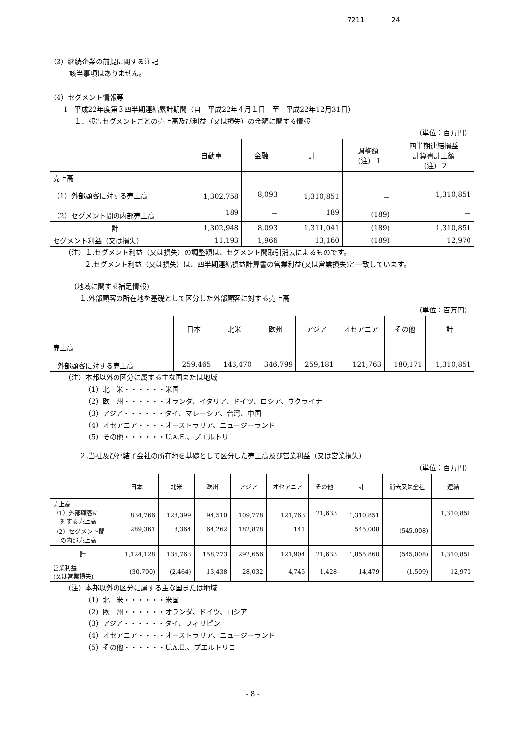7211 24
（3）継続企業の前提に関する注記
該当事項はありません。
（4）セグメント情報等
Ⅰ　平成22年度第３四半期連結累計期間（自　平成22年４月１日　至　平成22年12月31日）
１．報告セグメントごとの売上高及び利益（又は損失）の金額に関する情報
（単位：百万円）
| | 自動車 | 金融 | 計 | 調整額 （注）１ | 四半期連結損益 計算書計上額 （注）２ |
| --- | --- | --- | --- | --- | --- |
| 売上高 （1）外部顧客に対する売上高 （2）セグメント間の内部売上高 | 1,302,758 189 | 8,093 － | 1,310,851 189 | － (189) | 1,310,851 － |
| 計 | 1,302,948 | 8,093 | 1,311,041 | (189) | 1,310,851 |
| セグメント利益（又は損失） | 11,193 | 1,966 | 13,160 | (189) | 12,970 |
（注）１.セグメント利益（又は損失）の調整額は、セグメント間取引消去によるものです。
２.セグメント利益（又は損失）は、四半期連結損益計算書の営業利益(又は営業損失)と一致しています。
(地域に関する補足情報)
１.外部顧客の所在地を基礎として区分した外部顧客に対する売上高
（単位：百万円）
| | 日本 | 北米 | 欧州 | アジア | オセアニア | その他 | 計 |
| --- | --- | --- | --- | --- | --- | --- | --- |
| 売上高 外部顧客に対する売上高 | 259,465 | 143,470 | 346,799 | 259,181 | 121,763 | 180,171 | 1,310,851 |
（注）本邦以外の区分に属する主な国または地域
（1）北　米・・・・・・米国
（2）欧　州・・・・・・オランダ、イタリア、ドイツ、ロシア、ウクライナ
（3）アジア・・・・・・タイ、マレーシア、台湾、中国
（4）オセアニア・・・・オーストラリア、ニュージーランド
（5）その他・・・・・・U.A.E.、プエルトリコ
２.当社及び連結子会社の所在地を基礎として区分した売上高及び営業利益（又は営業損失）
（単位：百万円）
| | 日本 | 北米 | 欧州 | アジア | オセアニア | その他 | 計 | 消去又は全社 | 連結 |
| --- | --- | --- | --- | --- | --- | --- | --- | --- | --- |
| 売上高 （1）外部顧客に 対する売上高 （2）セグメント間 の内部売上高 | 834,766 289,361 | 128,399 8,364 | 94,510 64,262 | 109,778 182,878 | 121,763 141 | 21,633 － | 1,310,851 545,008 | － (545,008) | 1,310,851 － |
| 計 | 1,124,128 | 136,763 | 158,773 | 292,656 | 121,904 | 21,633 | 1,855,860 | (545,008) | 1,310,851 |
| 営業利益 (又は営業損失) | (30,700) | (2,464) | 13,438 | 28,032 | 4,745 | 1,428 | 14,479 | (1,509) | 12,970 |
（注）本邦以外の区分に属する主な国または地域
（1）北　米・・・・・・米国
（2）欧　州・・・・・・オランダ、ドイツ、ロシア
（3）アジア・・・・・・タイ、フィリピン
（4）オセアニア・・・・オーストラリア、ニュージーランド
（5）その他・・・・・・U.A.E.、プエルトリコ
- 8 -